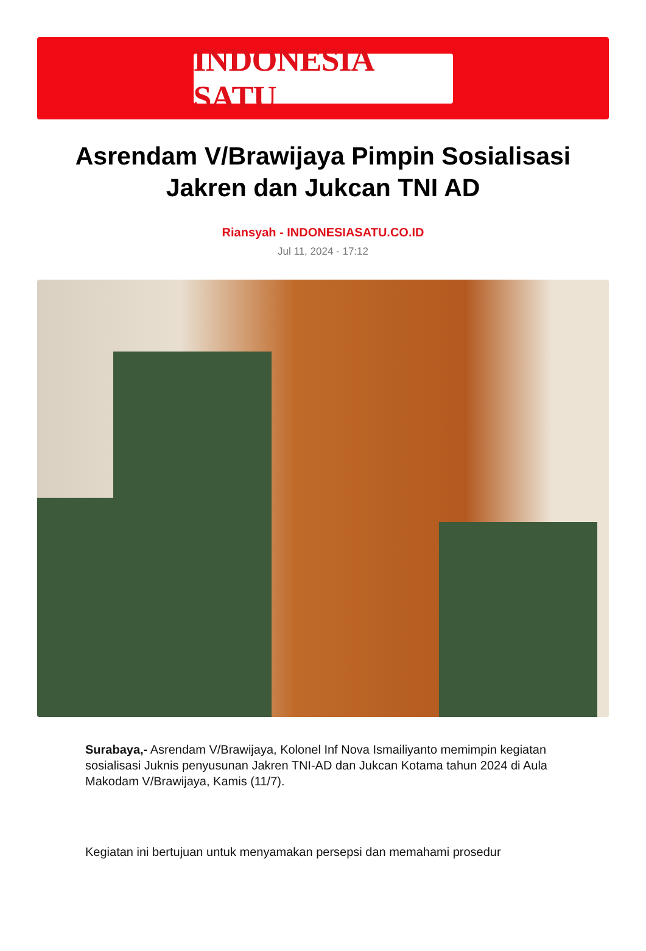INDONESIA SATU
Asrendam V/Brawijaya Pimpin Sosialisasi Jakren dan Jukcan TNI AD
Riansyah - INDONESIASATU.CO.ID
Jul 11, 2024 - 17:12
Surabaya,- Asrendam V/Brawijaya, Kolonel Inf Nova Ismailiyanto memimpin kegiatan sosialisasi Juknis penyusunan Jakren TNI-AD dan Jukcan Kotama tahun 2024 di Aula Makodam V/Brawijaya, Kamis (11/7).
Kegiatan ini bertujuan untuk menyamakan persepsi dan memahami prosedur